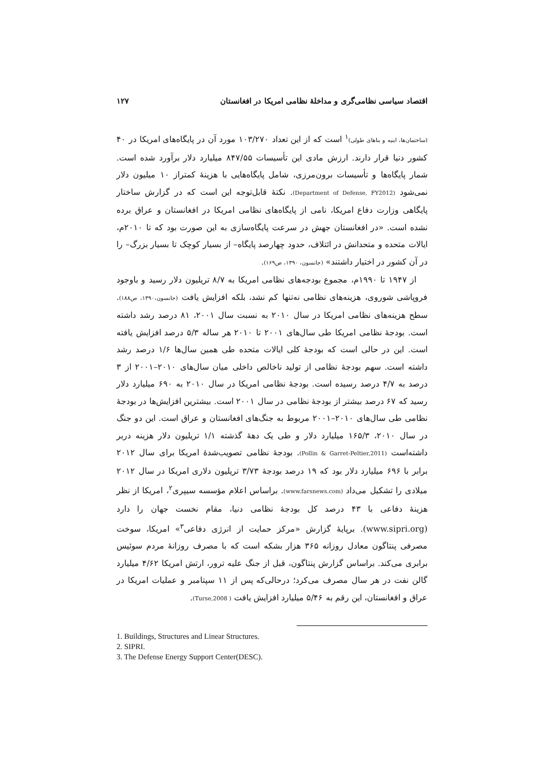اقتصاد سیاسی نظامی‌گری و مداخلهٔ نظامی امریکا در افغانستان ۱۲۷
(ساختمان‌ها، ابنیه و بناهای طولی)<sup>۱</sup> است که از این تعداد ۱۰۳/۲۷۰ مورد آن در پایگاه‌های امریکا در ۴۰ کشور دنیا قرار دارند. ارزش مادی این تأسیسات ۸۴۷/۵۵ میلیارد دلار برآورد شده است. شمار پایگاه‌ها و تأسیسات برون‌مرزی، شامل پایگاه‌هایی با هزینهٔ کمتراز ۱۰ میلیون دلار نمی‌شود (Department of Defense, FY2012). نکتهٔ قابل‌توجه این است که در گزارش ساختار پایگاهی وزارت دفاع امریکا، نامی از پایگاه‌های نظامی امریکا در افغانستان و عراق برده نشده است. «در افغانستان جهش در سرعت پایگاه‌سازی به این صورت بود که تا ۲۰۱۰م، ایالات متحده و متحدانش در ائتلاف، حدود چهارصد پایگاه– از بسیار کوچک تا بسیار بزرگ– را در آن کشور در اختیار داشتند» (جانسون، ۱۳۹۰، ص۱۶۹).
از ۱۹۴۷ تا ۱۹۹۰م، مجموع بودجه‌های نظامی امریکا به ۸/۷ تریلیون دلار رسید و باوجود فروپاشی شوروی، هزینه‌های نظامی نه‌تنها کم نشد، بلکه افزایش یافت (جانسون،۱۳۹۰، ص۱۸۸). سطح هزینه‌های نظامی امریکا در سال ۲۰۱۰ به نسبت سال ۲۰۰۱، ۸۱ درصد رشد داشته است. بودجهٔ نظامی امریکا طی سال‌های ۲۰۰۱ تا ۲۰۱۰ هر ساله ۵/۳ درصد افزایش یافته است. این در حالی است که بودجهٔ کلی ایالات متحده طی همین سال‌ها ۱/۶ درصد رشد داشته است. سهم بودجهٔ نظامی از تولید ناخالص داخلی میان سال‌های ۲۰۱۰–۲۰۰۱ از ۳ درصد به ۴/۷ درصد رسیده است. بودجهٔ نظامی امریکا در سال ۲۰۱۰ به ۶۹۰ میلیارد دلار رسید که ۶۷ درصد بیشتر از بودجهٔ نظامی در سال ۲۰۰۱ است. بیشترین افزایش‌ها در بودجهٔ نظامی طی سال‌های ۲۰۱۰–۲۰۰۱ مربوط به جنگ‌های افغانستان و عراق است. این دو جنگ در سال ۲۰۱۰، ۱۶۵/۳ میلیارد دلار و طی یک دههٔ گذشته ۱/۱ تریلیون دلار هزینه دربر داشته‌است (Pollin & Garret-Peltier,2011). بودجهٔ نظامی تصویب‌شدهٔ امریکا برای سال ۲۰۱۲ برابر با ۶۹۶ میلیارد دلار بود که ۱۹ درصد بودجهٔ ۳/۷۳ تریلیون دلاری امریکا در سال ۲۰۱۲ میلادی را تشکیل می‌داد (www.farsnews.com). براساس اعلام مؤسسه سیپری<sup>۲</sup>، امریکا از نظر هزینهٔ دفاعی با ۴۳ درصد کل بودجهٔ نظامی دنیا، مقام نخست جهان را دارد (www.sipri.org). برپایهٔ گزارش «مرکز حمایت از انرژی دفاعی<sup>۳</sup>» امریکا، سوخت مصرفی پنتاگون معادل روزانه ۳۶۵ هزار بشکه است که با مصرف روزانهٔ مردم سوئیس برابری می‌کند. براساس گزارش پنتاگون، قبل از جنگ علیه ترور، ارتش امریکا ۴/۶۲ میلیارد گالن نفت در هر سال مصرف می‌کرد؛ درحالی‌که پس از ۱۱ سپتامبر و عملیات امریکا در عراق و افغانستان، این رقم به ۵/۴۶ میلیارد افزایش یافت ( Turse,2008).
1. Buildings, Structures and Linear Structures.
2. SIPRI.
3. The Defense Energy Support Center(DESC).